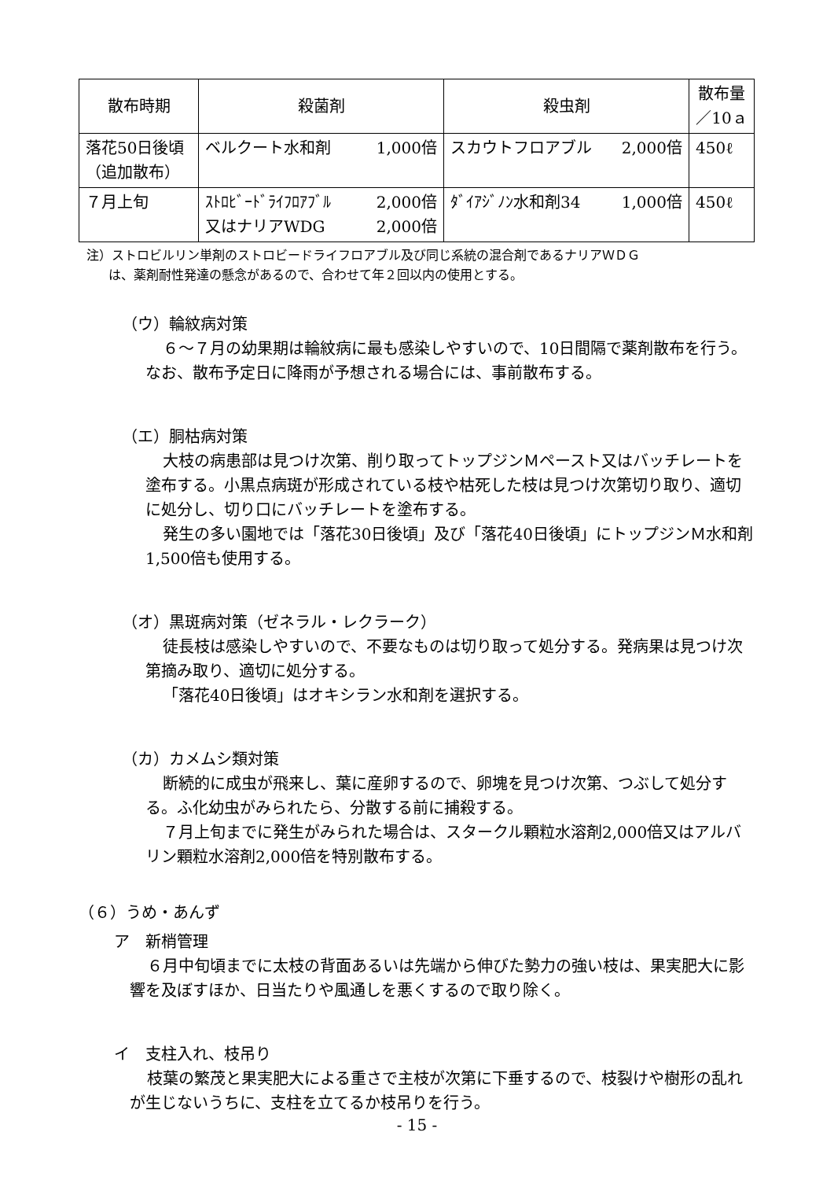| 散布時期 | 殺菌剤 | 殺虫剤 | 散布量 ／10ａ |
| --- | --- | --- | --- |
| 落花50日後頃 （追加散布） | ベルクート水和剤 1,000倍 | スカウトフロアブル 2,000倍 | 450ℓ |
| ７月上旬 | ｽﾄﾛﾋﾞｰﾄﾞﾗｲﾌﾛｱﾌﾞﾙ 2,000倍 又はナリアWDG 2,000倍 | ﾀﾞｲｱｼﾞﾉﾝ水和剤34 1,000倍 | 450ℓ |
注）ストロビルリン単剤のストロビードライフロアブル及び同じ系統の混合剤であるナリアＷＤＧ
は、薬剤耐性発達の懸念があるので、合わせて年２回以内の使用とする。
（ウ）輪紋病対策
６～７月の幼果期は輪紋病に最も感染しやすいので、10日間隔で薬剤散布を行う。なお、散布予定日に降雨が予想される場合には、事前散布する。
（エ）胴枯病対策
大枝の病患部は見つけ次第、削り取ってトップジンＭペースト又はバッチレートを塗布する。小黒点病斑が形成されている枝や枯死した枝は見つけ次第切り取り、適切に処分し、切り口にバッチレートを塗布する。
発生の多い園地では「落花30日後頃」及び「落花40日後頃」にトップジンＭ水和剤1,500倍も使用する。
（オ）黒斑病対策（ゼネラル・レクラーク）
徒長枝は感染しやすいので、不要なものは切り取って処分する。発病果は見つけ次第摘み取り、適切に処分する。
「落花40日後頃」はオキシラン水和剤を選択する。
（カ）カメムシ類対策
断続的に成虫が飛来し、葉に産卵するので、卵塊を見つけ次第、つぶして処分する。ふ化幼虫がみられたら、分散する前に捕殺する。
７月上旬までに発生がみられた場合は、スタークル顆粒水溶剤2,000倍又はアルバリン顆粒水溶剤2,000倍を特別散布する。
（６）うめ・あんず
ア　新梢管理
６月中旬頃までに太枝の背面あるいは先端から伸びた勢力の強い枝は、果実肥大に影響を及ぼすほか、日当たりや風通しを悪くするので取り除く。
イ　支柱入れ、枝吊り
枝葉の繁茂と果実肥大による重さで主枝が次第に下垂するので、枝裂けや樹形の乱れが生じないうちに、支柱を立てるか枝吊りを行う。
- 15 -